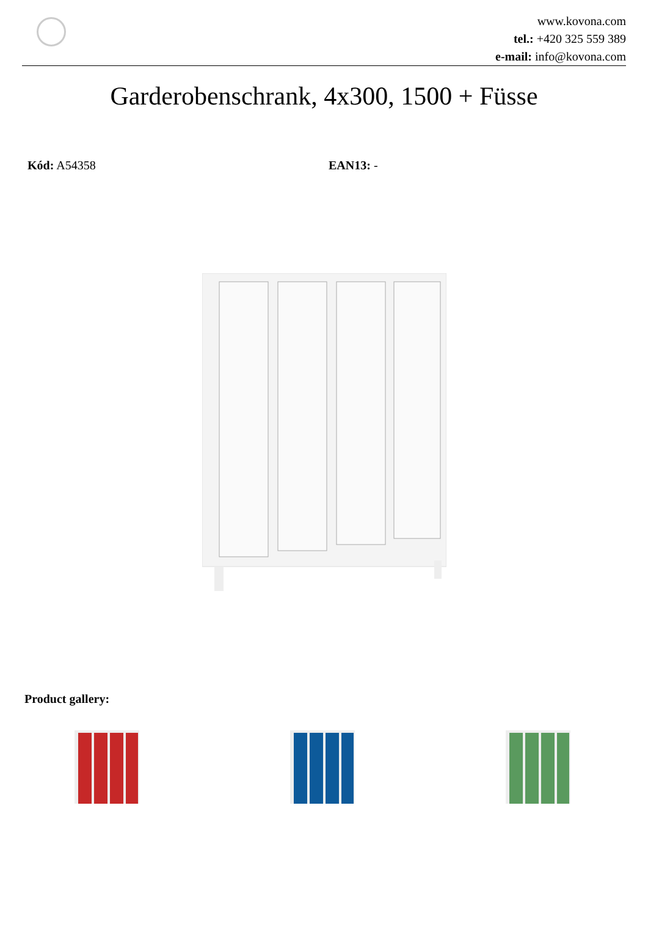www.kovona.com
tel.: +420 325 559 389
e-mail: info@kovona.com
Garderobenschrank, 4x300, 1500 + Füsse
Kód: A54358 EAN13: -
Product gallery: